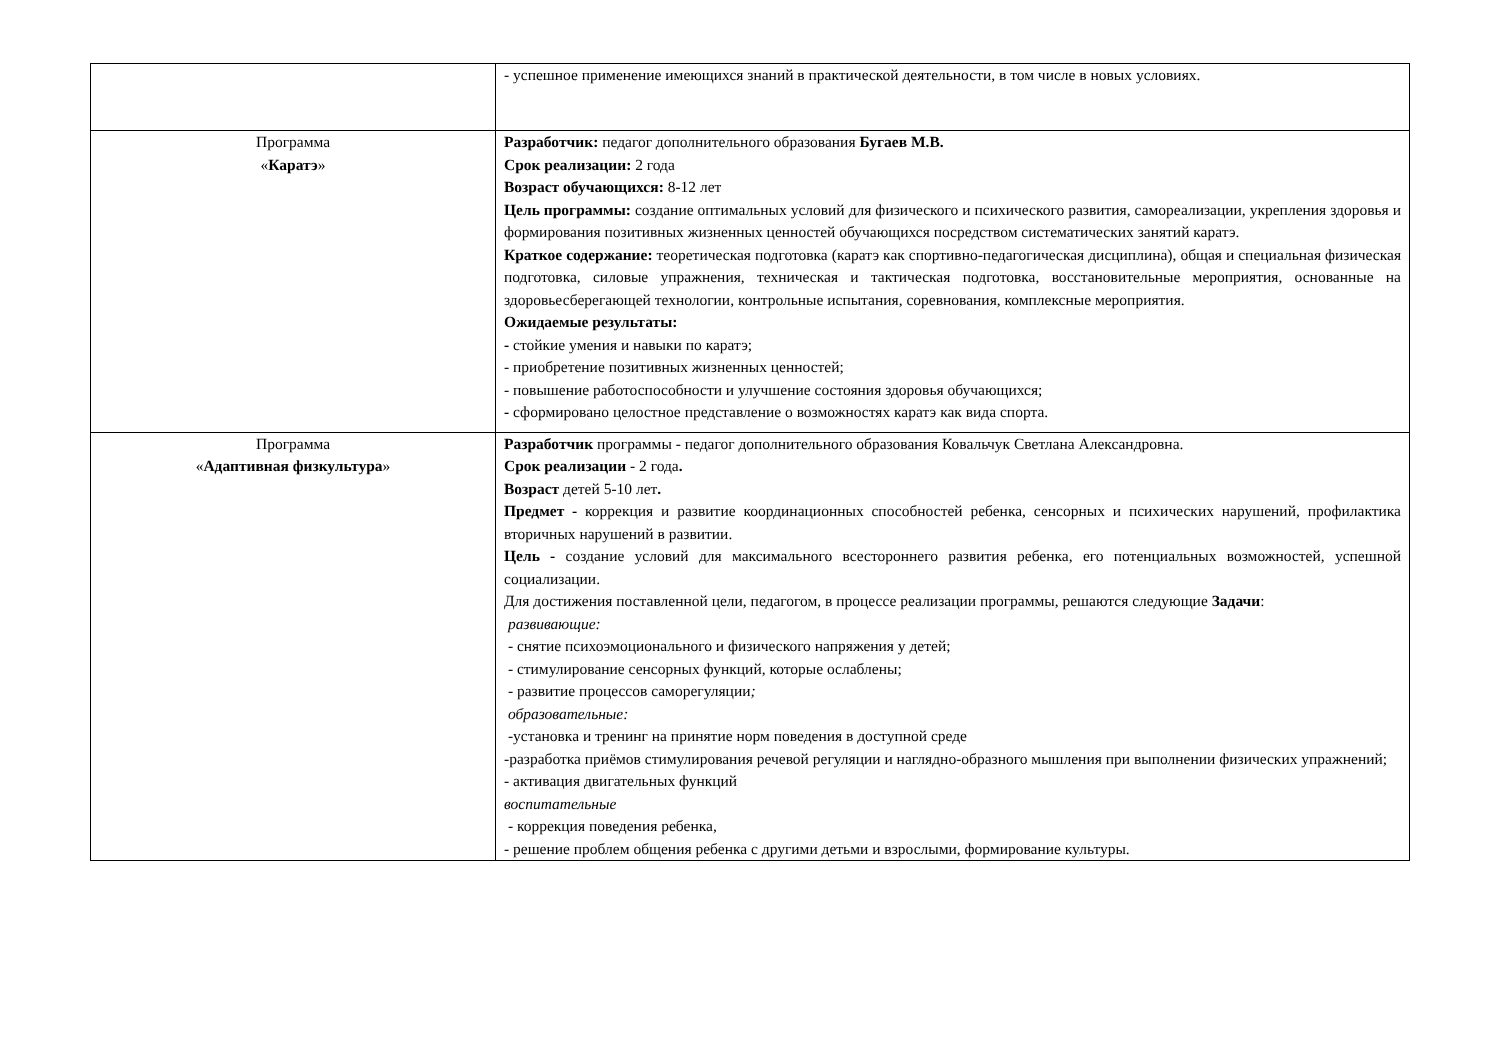| | - успешное применение имеющихся знаний в практической деятельности, в том числе в новых условиях. |
| Программа « Каратэ » | Разработчик: педагог дополнительного образования Бугаев М.В. Срок реализации: 2 года Возраст обучающихся: 8-12 лет Цель программы: создание оптимальных условий для физического и психического развития, самореализации, укрепления здоровья и формирования позитивных жизненных ценностей обучающихся посредством систематических занятий каратэ. Краткое содержание: теоретическая подготовка (каратэ как спортивно-педагогическая дисциплина), общая и специальная физическая подготовка, силовые упражнения, техническая и тактическая подготовка, восстановительные мероприятия, основанные на здоровьесберегающей технологии, контрольные испытания, соревнования, комплексные мероприятия. Ожидаемые результаты: - стойкие умения и навыки по каратэ; - приобретение позитивных жизненных ценностей; - повышение работоспособности и улучшение состояния здоровья обучающихся; - сформировано целостное представление о возможностях каратэ как вида спорта. |
| Программа « Адаптивная физкультура » | Разработчик программы - педагог дополнительного образования Ковальчук Светлана Александровна. Срок реализации - 2 года . Возраст детей 5-10 лет . Предмет - коррекция и развитие координационных способностей ребенка, сенсорных и психических нарушений, профилактика вторичных нарушений в развитии. Цель - создание условий для максимального всестороннего развития ребенка, его потенциальных возможностей, успешной социализации. Для достижения поставленной цели, педагогом, в процессе реализации программы, решаются следующие Задачи : развивающие: - снятие психоэмоционального и физического напряжения у детей; - стимулирование сенсорных функций, которые ослаблены; - развитие процессов саморегуляции ; образовательные: -установка и тренинг на принятие норм поведения в доступной среде -разработка приёмов стимулирования речевой регуляции и наглядно-образного мышления при выполнении физических упражнений; - активация двигательных функций воспитательные - коррекция поведения ребенка, - решение проблем общения ребенка с другими детьми и взрослыми, формирование культуры. |